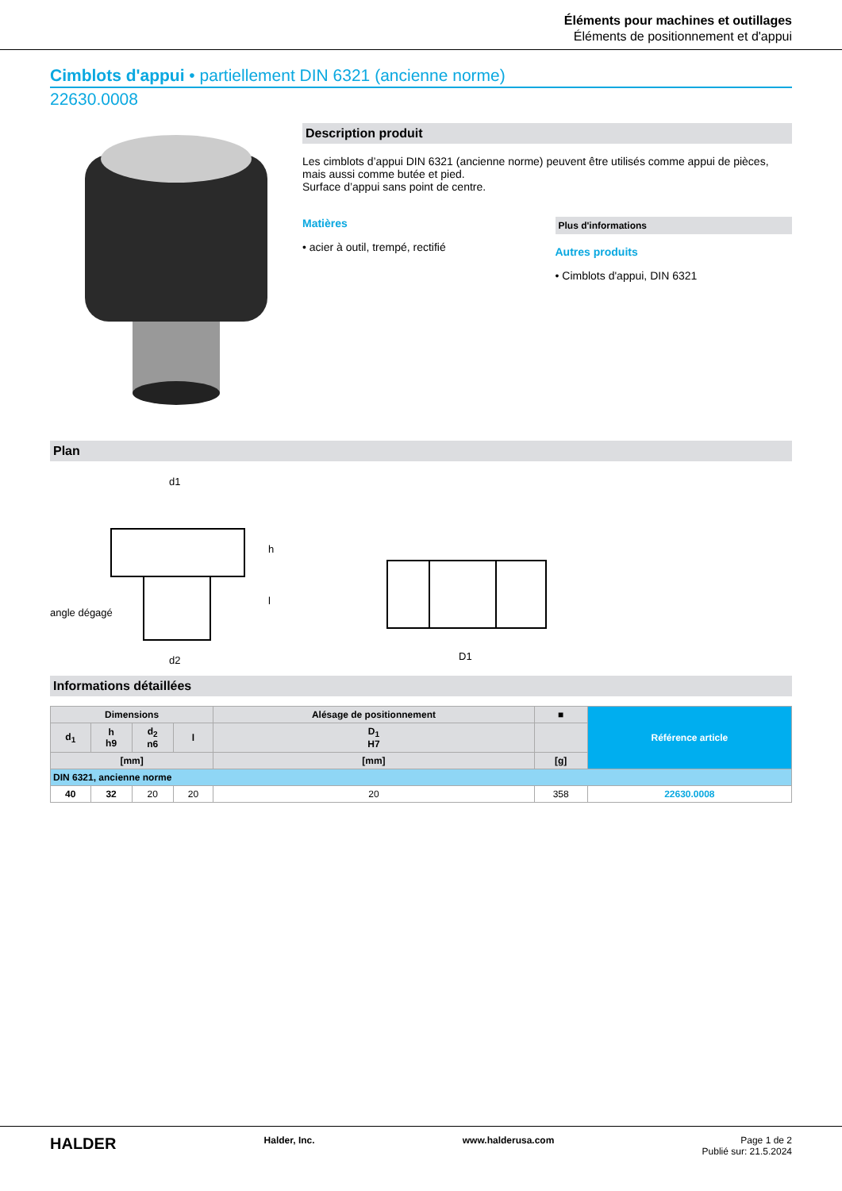Éléments pour machines et outillages
Éléments de positionnement et d'appui
Cimblots d'appui • partiellement DIN 6321 (ancienne norme)
22630.0008
Description produit
Les cimblots d’appui DIN 6321 (ancienne norme) peuvent être utilisés comme appui de pièces, mais aussi comme butée et pied.
Surface d’appui sans point de centre.
Matières
• acier à outil, trempé, rectifié
Plus d'informations
Autres produits
• Cimblots d'appui, DIN 6321
Plan
d1
angle dégagé
d2
h
l
D1
Informations détaillées
| Dimensions | | | | Alésage de positionnement | ■ | Référence article |
| --- | --- | --- | --- | --- | --- | --- |
| d<sub>1</sub> | h h9 | d<sub>2</sub> n6 | l | D<sub>1</sub> H7 | | |
| [mm] | | | | [mm] | [g] | |
| DIN 6321, ancienne norme | | | | | | |
| 40 | 32 | 20 | 20 | 20 | 358 | 22630.0008 |
HALDER Halder, Inc. www.halderusa.com Page 1 de 2
Publié sur: 21.5.2024